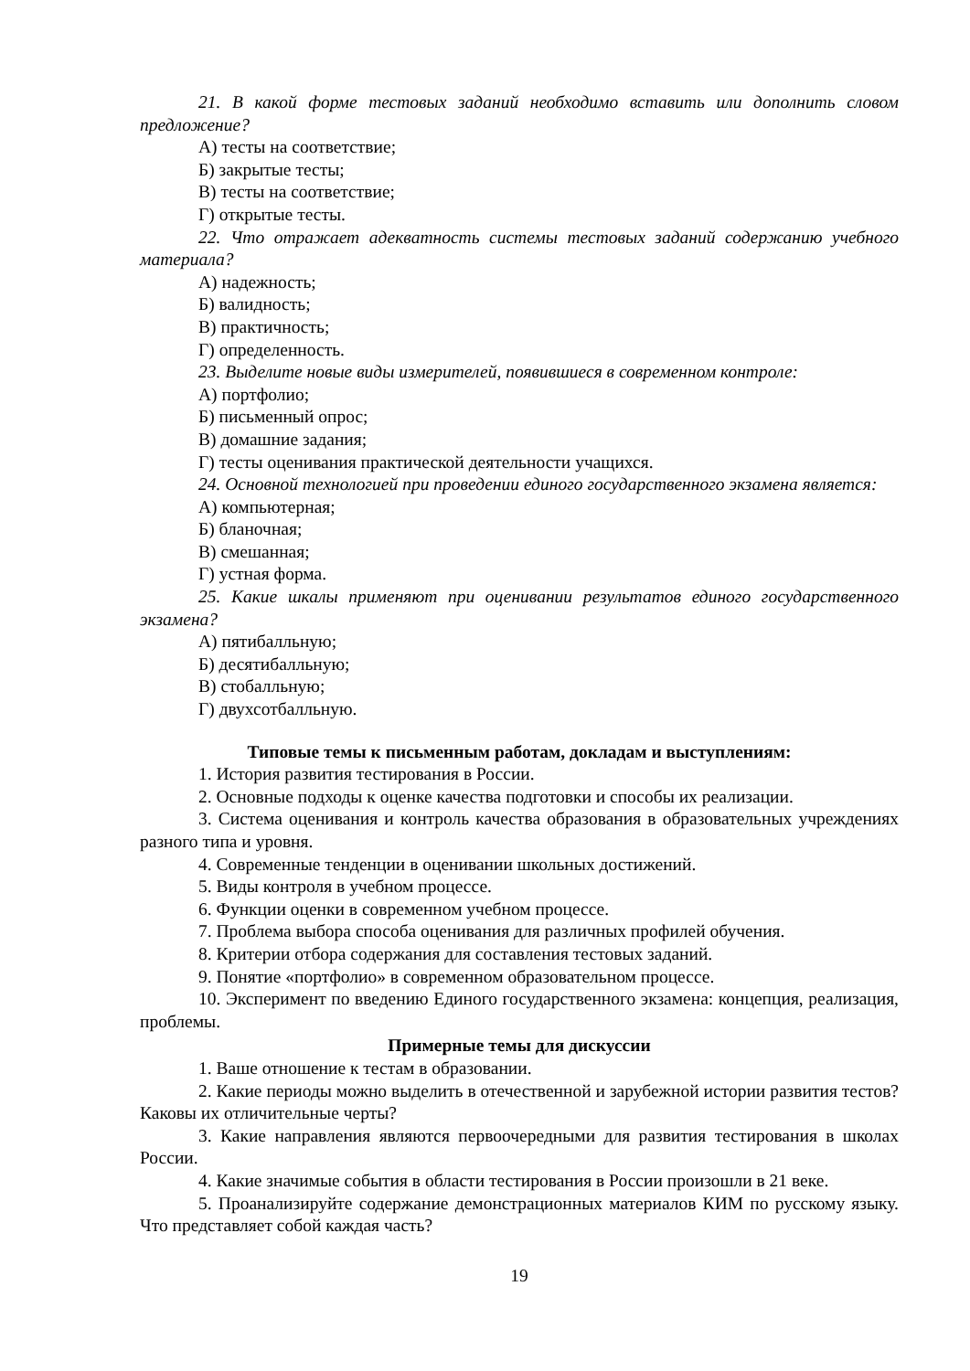21. В какой форме тестовых заданий необходимо вставить или дополнить словом предложение?
А) тесты на соответствие;
Б) закрытые тесты;
В) тесты на соответствие;
Г) открытые тесты.
22. Что отражает адекватность системы тестовых заданий содержанию учебного материала?
А) надежность;
Б) валидность;
В) практичность;
Г) определенность.
23. Выделите новые виды измерителей, появившиеся в современном контроле:
А) портфолио;
Б) письменный опрос;
В) домашние задания;
Г) тесты оценивания практической деятельности учащихся.
24. Основной технологией при проведении единого государственного экзамена является:
А) компьютерная;
Б) бланочная;
В) смешанная;
Г) устная форма.
25. Какие шкалы применяют при оценивании результатов единого государственного экзамена?
А) пятибалльную;
Б) десятибалльную;
В) стобалльную;
Г) двухсотбалльную.
Типовые темы к письменным работам, докладам и выступлениям:
1. История развития тестирования в России.
2. Основные подходы к оценке качества подготовки и способы их реализации.
3. Система оценивания и контроль качества образования в образовательных учреждениях разного типа и уровня.
4. Современные тенденции в оценивании школьных достижений.
5. Виды контроля в учебном процессе.
6. Функции оценки в современном учебном процессе.
7. Проблема выбора способа оценивания для различных профилей обучения.
8. Критерии отбора содержания для составления тестовых заданий.
9. Понятие «портфолио» в современном образовательном процессе.
10. Эксперимент по введению Единого государственного экзамена: концепция, реализация, проблемы.
Примерные темы для дискуссии
1. Ваше отношение к тестам в образовании.
2. Какие периоды можно выделить в отечественной и зарубежной истории развития тестов? Каковы их отличительные черты?
3. Какие направления являются первоочередными для развития тестирования в школах России.
4. Какие значимые события в области тестирования в России произошли в 21 веке.
5. Проанализируйте содержание демонстрационных материалов КИМ по русскому языку. Что представляет собой каждая часть?
19